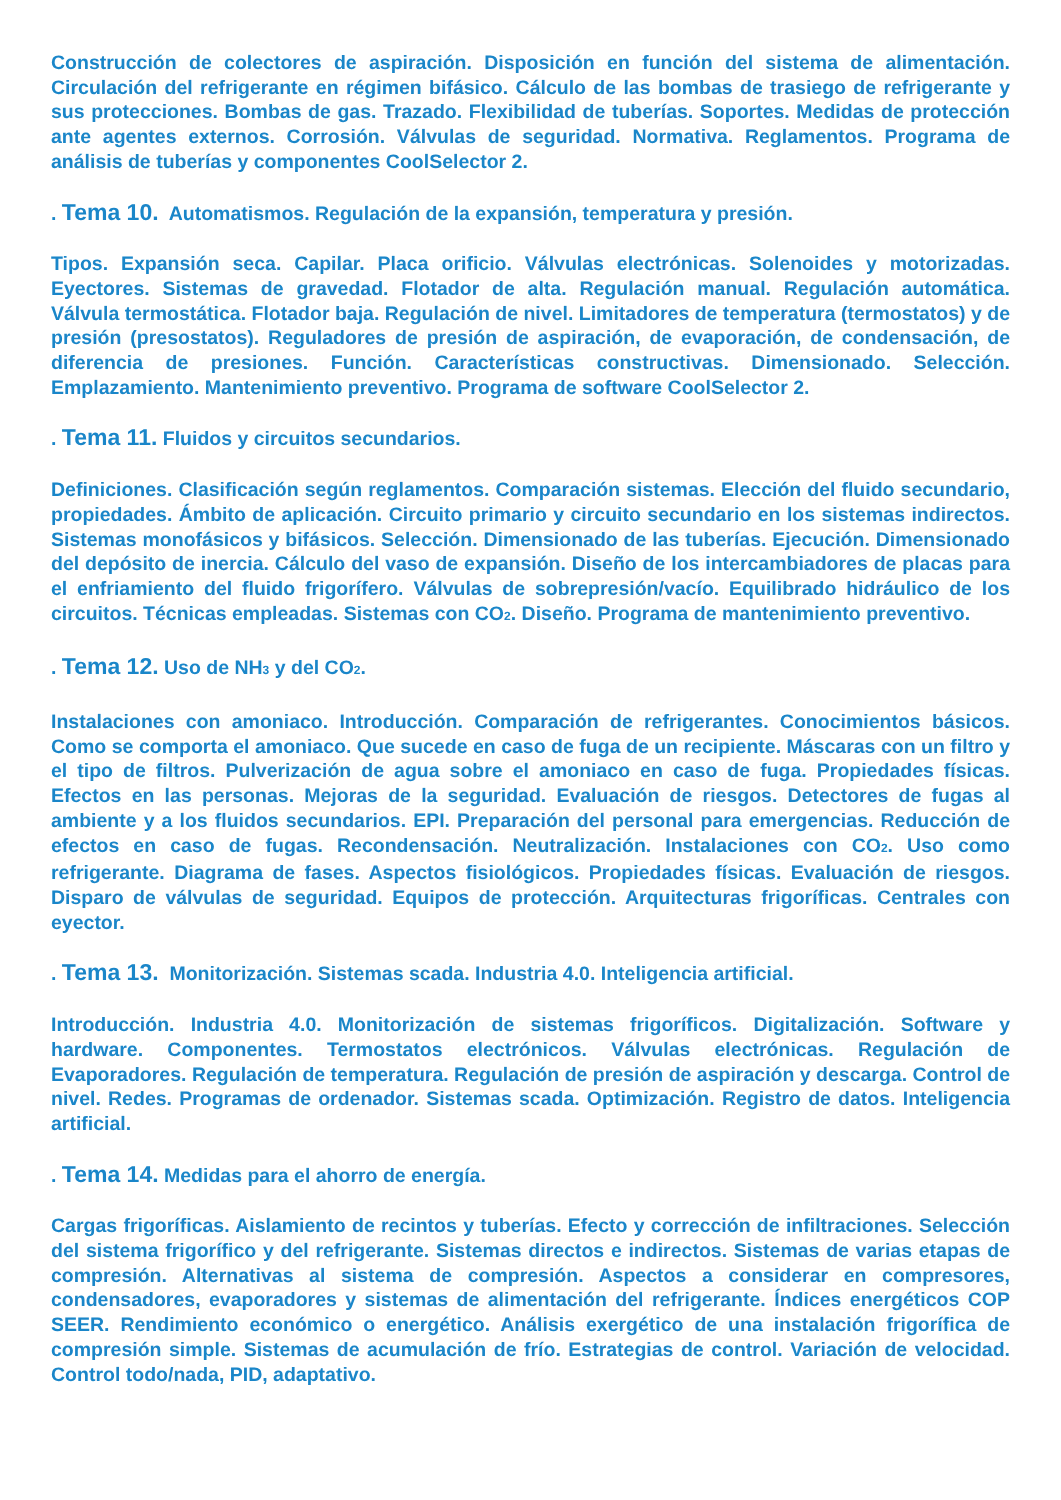Construcción de colectores de aspiración. Disposición en función del sistema de alimentación. Circulación del refrigerante en régimen bifásico. Cálculo de las bombas de trasiego de refrigerante y sus protecciones. Bombas de gas. Trazado. Flexibilidad de tuberías. Soportes. Medidas de protección ante agentes externos. Corrosión. Válvulas de seguridad. Normativa. Reglamentos. Programa de análisis de tuberías y componentes CoolSelector 2.
. Tema 10. Automatismos. Regulación de la expansión, temperatura y presión.
Tipos. Expansión seca. Capilar. Placa orificio. Válvulas electrónicas. Solenoides y motorizadas. Eyectores. Sistemas de gravedad. Flotador de alta. Regulación manual. Regulación automática. Válvula termostática. Flotador baja. Regulación de nivel. Limitadores de temperatura (termostatos) y de presión (presostatos). Reguladores de presión de aspiración, de evaporación, de condensación, de diferencia de presiones. Función. Características constructivas. Dimensionado. Selección. Emplazamiento. Mantenimiento preventivo. Programa de software CoolSelector 2.
. Tema 11. Fluidos y circuitos secundarios.
Definiciones. Clasificación según reglamentos. Comparación sistemas. Elección del fluido secundario, propiedades. Ámbito de aplicación. Circuito primario y circuito secundario en los sistemas indirectos. Sistemas monofásicos y bifásicos. Selección. Dimensionado de las tuberías. Ejecución. Dimensionado del depósito de inercia. Cálculo del vaso de expansión. Diseño de los intercambiadores de placas para el enfriamiento del fluido frigorífero. Válvulas de sobrepresión/vacío. Equilibrado hidráulico de los circuitos. Técnicas empleadas. Sistemas con CO<sub>2</sub>. Diseño. Programa de mantenimiento preventivo.
. Tema 12. Uso de NH<sub>3</sub> y del CO<sub>2</sub>.
Instalaciones con amoniaco. Introducción. Comparación de refrigerantes. Conocimientos básicos. Como se comporta el amoniaco. Que sucede en caso de fuga de un recipiente. Máscaras con un filtro y el tipo de filtros. Pulverización de agua sobre el amoniaco en caso de fuga. Propiedades físicas. Efectos en las personas. Mejoras de la seguridad. Evaluación de riesgos. Detectores de fugas al ambiente y a los fluidos secundarios. EPI. Preparación del personal para emergencias. Reducción de efectos en caso de fugas. Recondensación. Neutralización. Instalaciones con CO<sub>2</sub>. Uso como refrigerante. Diagrama de fases. Aspectos fisiológicos. Propiedades físicas. Evaluación de riesgos. Disparo de válvulas de seguridad. Equipos de protección. Arquitecturas frigoríficas. Centrales con eyector.
. Tema 13. Monitorización. Sistemas scada. Industria 4.0. Inteligencia artificial.
Introducción. Industria 4.0. Monitorización de sistemas frigoríficos. Digitalización. Software y hardware. Componentes. Termostatos electrónicos. Válvulas electrónicas. Regulación de Evaporadores. Regulación de temperatura. Regulación de presión de aspiración y descarga. Control de nivel. Redes. Programas de ordenador. Sistemas scada. Optimización. Registro de datos. Inteligencia artificial.
. Tema 14. Medidas para el ahorro de energía.
Cargas frigoríficas. Aislamiento de recintos y tuberías. Efecto y corrección de infiltraciones. Selección del sistema frigorífico y del refrigerante. Sistemas directos e indirectos. Sistemas de varias etapas de compresión. Alternativas al sistema de compresión. Aspectos a considerar en compresores, condensadores, evaporadores y sistemas de alimentación del refrigerante. Índices energéticos COP SEER. Rendimiento económico o energético. Análisis exergético de una instalación frigorífica de compresión simple. Sistemas de acumulación de frío. Estrategias de control. Variación de velocidad. Control todo/nada, PID, adaptativo.